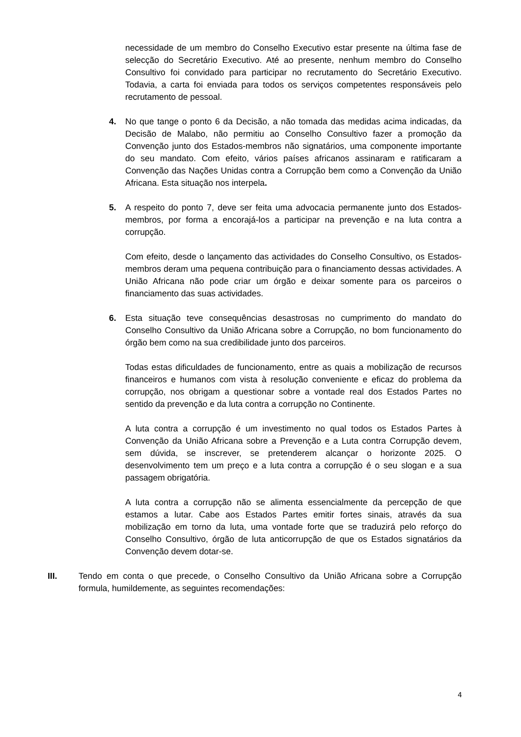necessidade de um membro do Conselho Executivo estar presente na última fase de selecção do Secretário Executivo. Até ao presente, nenhum membro do Conselho Consultivo foi convidado para participar no recrutamento do Secretário Executivo. Todavia, a carta foi enviada para todos os serviços competentes responsáveis pelo recrutamento de pessoal.
4. No que tange o ponto 6 da Decisão, a não tomada das medidas acima indicadas, da Decisão de Malabo, não permitiu ao Conselho Consultivo fazer a promoção da Convenção junto dos Estados-membros não signatários, uma componente importante do seu mandato. Com efeito, vários países africanos assinaram e ratificaram a Convenção das Nações Unidas contra a Corrupção bem como a Convenção da União Africana. Esta situação nos interpela.
5. A respeito do ponto 7, deve ser feita uma advocacia permanente junto dos Estados-membros, por forma a encorajá-los a participar na prevenção e na luta contra a corrupção.
Com efeito, desde o lançamento das actividades do Conselho Consultivo, os Estados-membros deram uma pequena contribuição para o financiamento dessas actividades. A União Africana não pode criar um órgão e deixar somente para os parceiros o financiamento das suas actividades.
6. Esta situação teve consequências desastrosas no cumprimento do mandato do Conselho Consultivo da União Africana sobre a Corrupção, no bom funcionamento do órgão bem como na sua credibilidade junto dos parceiros.
Todas estas dificuldades de funcionamento, entre as quais a mobilização de recursos financeiros e humanos com vista à resolução conveniente e eficaz do problema da corrupção, nos obrigam a questionar sobre a vontade real dos Estados Partes no sentido da prevenção e da luta contra a corrupção no Continente.
A luta contra a corrupção é um investimento no qual todos os Estados Partes à Convenção da União Africana sobre a Prevenção e a Luta contra Corrupção devem, sem dúvida, se inscrever, se pretenderem alcançar o horizonte 2025. O desenvolvimento tem um preço e a luta contra a corrupção é o seu slogan e a sua passagem obrigatória.
A luta contra a corrupção não se alimenta essencialmente da percepção de que estamos a lutar. Cabe aos Estados Partes emitir fortes sinais, através da sua mobilização em torno da luta, uma vontade forte que se traduzirá pelo reforço do Conselho Consultivo, órgão de luta anticorrupção de que os Estados signatários da Convenção devem dotar-se.
III. Tendo em conta o que precede, o Conselho Consultivo da União Africana sobre a Corrupção formula, humildemente, as seguintes recomendações:
4